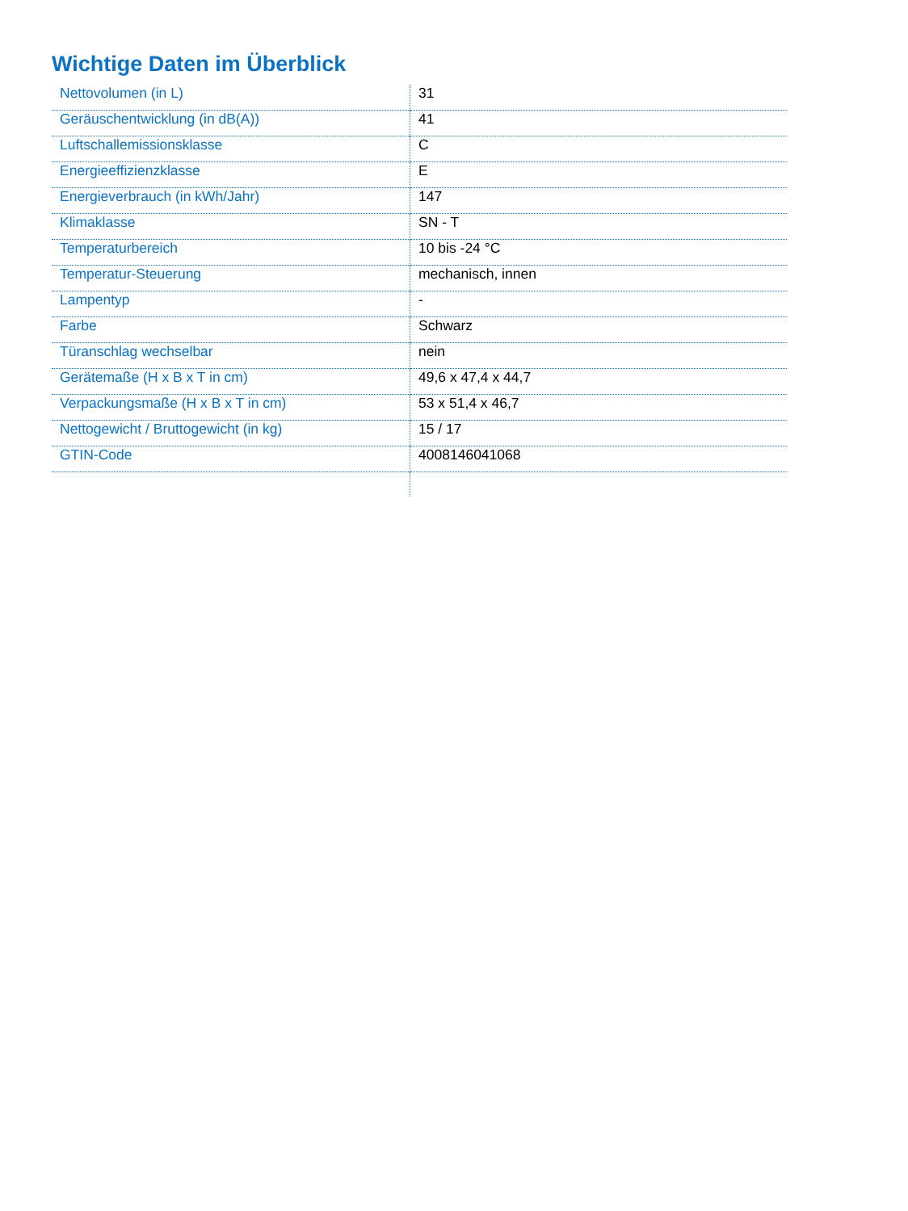Wichtige Daten im Überblick
| Nettovolumen (in L) | 31 |
| Geräuschentwicklung (in dB(A)) | 41 |
| Luftschallemissionsklasse | C |
| Energieeffizienzklasse | E |
| Energieverbrauch (in kWh/Jahr) | 147 |
| Klimaklasse | SN - T |
| Temperaturbereich | 10 bis -24 °C |
| Temperatur-Steuerung | mechanisch, innen |
| Lampentyp | - |
| Farbe | Schwarz |
| Türanschlag wechselbar | nein |
| Gerätemaße (H x B x T in cm) | 49,6 x 47,4 x 44,7 |
| Verpackungsmaße (H x B x T in cm) | 53 x 51,4 x 46,7 |
| Nettogewicht / Bruttogewicht (in kg) | 15 / 17 |
| GTIN-Code | 4008146041068 |